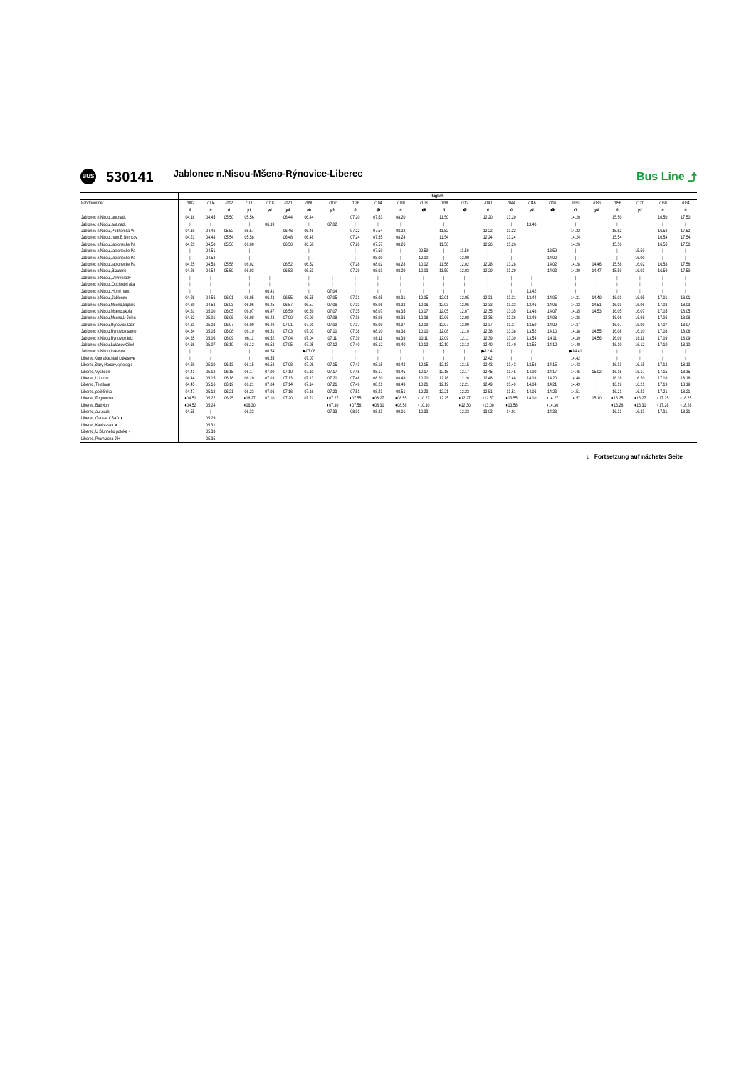BUS 530141 Jablonec n.Nisou-Mšeno-Rýnovice-Liberec Bus Line ⤴
| | täglich | | | | | | | | | | | | | | | | | | | | | | | |
| --- | --- | --- | --- | --- | --- | --- | --- | --- | --- | --- | --- | --- | --- | --- | --- | --- | --- | --- | --- | --- | --- | --- | --- | --- |
| Fahrtnummer | 7002 | 7004 | 7012 | 7100 | 7018 | 7020 | 7090 | 7102 | 7026 | 7104 | 7030 | 7108 | 7038 | 7112 | 7040 | 7044 | 7046 | 7116 | 7050 | 7086 | 7056 | 7120 | 7060 | 7064 |
| | 0 | 0 | 0 | y1 | y4 | y4 | ah | y3 | 0 | ❻ | 0 | ❻ | 0 | ❻ | 0 | 0 | y4 | ❻ | 0 | y4 | 0 | y2 | 0 | 0 |
| Jablonec n.Nisou,,aut.nadr. | 04.18 | 04.45 | 05.50 | 05.56 | | 06.44 | 06.44 | | 07.20 | 07.53 | 08.20 | | 11.50 | | 12.20 | 13.20 | | | 14.20 | | 15.50 | | 16.50 | 17.50 |
| Jablonec n.Nisou,,aut.nadr. | / | / | / | / | 06.39 | / | / | 07.02 | / | / | / | | / | | / | / | 13.40 | | / | | / | | / | / |
| Jablonec n.Nisou,,Podhorska Vi | 04.19 | 04.46 | 05.52 | 05.57 | | 06.46 | 06.46 | | 07.22 | 07.54 | 08.22 | | 11.52 | | 12.22 | 13.22 | | | 14.22 | | 15.52 | | 16.52 | 17.52 |
| Jablonec n.Nisou,,nam.B.Nemcov | 04.21 | 04.48 | 05.54 | 05.58 | | 06.48 | 06.48 | | 07.24 | 07.55 | 08.24 | | 11.54 | | 12.24 | 13.24 | | | 14.24 | | 15.54 | | 16.54 | 17.54 |
| Jablonec n.Nisou,Jablonecke Pa | 04.23 | 04.50 | 05.56 | 06.00 | | 06.50 | 06.50 | | 07.26 | 07.57 | 08.26 | | 11.56 | | 12.26 | 13.26 | | | 14.26 | | 15.56 | | 16.56 | 17.56 |
| Jablonec n.Nisou,Jablonecke Pa | / | 04.51 | / | / | | / | / | | / | 07.59 | / | 09.59 | / | 11.59 | / | / | | 13.59 | / | | / | 15.59 | / | / |
| Jablonec n.Nisou,Jablonecke Pa | / | 04.52 | / | / | | / | / | | / | 08.00 | / | 10.00 | / | 12.00 | / | / | | 14.00 | / | | / | 16.00 | / | / |
| Jablonec n.Nisou,Jablonecke Pa | 04.25 | 04.53 | 05.58 | 06.02 | | 06.52 | 06.52 | | 07.28 | 08.02 | 08.28 | 10.02 | 11.58 | 12.02 | 12.28 | 13.28 | | 14.02 | 14.28 | 14.46 | 15.58 | 16.02 | 16.58 | 17.58 |
| Jablonec n.Nisou,,Bizuterie | 04.26 | 04.54 | 05.59 | 06.03 | | 06.53 | 06.53 | | 07.29 | 08.03 | 08.29 | 10.03 | 11.59 | 12.03 | 12.29 | 13.29 | | 14.03 | 14.29 | 14.47 | 15.59 | 16.03 | 16.59 | 17.59 |
| Jablonec n.Nisou,,U Prehrady | / | / | / | / | / | / | / | / | / | / | / | / | / | / | / | / | / | / | / | / | / | / | / | / |
| Jablonec n.Nisou,,Obchodni aka | / | / | / | / | / | / | / | / | / | / | / | / | / | / | / | / | / | / | / | / | / | / | / | / |
| Jablonec n.Nisou,,Horni nam. | / | / | / | / | 06.41 | / | / | 07.04 | / | / | / | / | / | / | / | / | 13.42 | / | / | / | / | / | / | / |
| Jablonec n.Nisou,,Jablonex | 04.28 | 04.56 | 06.01 | 06.05 | 06.43 | 06.55 | 06.55 | 07.05 | 07.31 | 08.05 | 08.31 | 10.05 | 12.01 | 12.05 | 12.31 | 13.31 | 13.44 | 14.05 | 14.31 | 14.49 | 16.01 | 16.05 | 17.01 | 18.01 |
| Jablonec n.Nisou,Mseno,kaplick | 04.30 | 04.58 | 06.03 | 06.06 | 06.45 | 06.57 | 06.57 | 07.06 | 07.33 | 08.06 | 08.33 | 10.06 | 12.03 | 12.06 | 12.33 | 13.33 | 13.46 | 14.06 | 14.33 | 14.51 | 16.03 | 16.06 | 17.03 | 18.03 |
| Jablonec n.Nisou,Mseno,skola | 04.31 | 05.00 | 06.05 | 06.07 | 06.47 | 06.59 | 06.59 | 07.07 | 07.35 | 08.07 | 08.35 | 10.07 | 12.05 | 12.07 | 12.35 | 13.35 | 13.48 | 14.07 | 14.35 | 14.53 | 16.05 | 16.07 | 17.05 | 18.05 |
| Jablonec n.Nisou,Mseno,U Jelen | 04.32 | 05.01 | 06.06 | 06.08 | 06.48 | 07.00 | 07.00 | 07.08 | 07.36 | 08.08 | 08.36 | 10.08 | 12.06 | 12.08 | 12.36 | 13.36 | 13.49 | 14.08 | 14.36 | / | 16.06 | 16.08 | 17.06 | 18.06 |
| Jablonec n.Nisou,Rynovice,Ostr | 04.33 | 05.03 | 06.07 | 06.09 | 06.49 | 07.01 | 07.01 | 07.09 | 07.37 | 08.09 | 08.37 | 10.09 | 12.07 | 12.09 | 12.37 | 13.37 | 13.50 | 14.09 | 14.37 | / | 16.07 | 16.09 | 17.07 | 18.07 |
| Jablonec n.Nisou,Rynovice,samo | 04.34 | 05.05 | 06.08 | 06.10 | 06.51 | 07.03 | 07.03 | 07.10 | 07.38 | 08.10 | 08.38 | 10.10 | 12.08 | 12.10 | 12.38 | 13.38 | 13.52 | 14.10 | 14.38 | 14.55 | 16.08 | 16.10 | 17.08 | 18.08 |
| Jablonec n.Nisou,Rynovice,kriz | 04.35 | 05.06 | 06.09 | 06.11 | 06.52 | 07.04 | 07.04 | 07.11 | 07.39 | 08.11 | 08.39 | 10.11 | 12.09 | 12.11 | 12.39 | 13.39 | 13.54 | 14.11 | 14.39 | 14.56 | 16.09 | 16.11 | 17.09 | 18.09 |
| Jablonec n.Nisou,Lukasov,Cihel | 04.36 | 05.07 | 06.10 | 06.12 | 06.53 | 07.05 | 07.05 | 07.12 | 07.40 | 08.12 | 08.40 | 10.12 | 12.10 | 12.12 | 12.40 | 13.40 | 13.55 | 14.12 | 14.40 | | 16.10 | 16.12 | 17.10 | 18.10 |
| Jablonec n.Nisou,Lukasov, | / | / | / | / | 06.54 | / | ▶07.06 | / | / | / | / | / | / | / | ▶12.41 | / | / | / | ▶14.41 | | / | / | / | / |
| Liberec,Kunratice,Nad Lukasove | / | / | / | / | 06.55 | / | 07.07 | / | / | / | / | / | / | / | 12.42 | / | / | / | 14.42 | | / | / | / | / |
| Liberec,Stary Harcov,kynolog.c | 04.39 | 05.10 | 06.13 | 06.15 | 06.58 | 07.08 | 07.08 | 07.15 | 07.43 | 08.15 | 08.43 | 10.15 | 12.13 | 12.15 | 12.43 | 13.43 | 13.58 | 14.15 | 14.43 | / | 16.13 | 16.15 | 17.13 | 18.13 |
| Liberec,,Vychodni | 04.41 | 05.12 | 06.15 | 06.17 | 07.00 | 07.10 | 07.10 | 07.17 | 07.45 | 08.17 | 08.45 | 10.17 | 12.15 | 12.17 | 12.45 | 13.45 | 14.00 | 14.17 | 14.45 | 15.02 | 16.15 | 16.17 | 17.15 | 18.15 |
| Liberec,,U Lomu | 04.44 | 05.15 | 06.18 | 06.20 | 07.03 | 07.13 | 07.13 | 07.20 | 07.48 | 08.20 | 08.48 | 10.20 | 12.18 | 12.20 | 12.48 | 13.48 | 14.03 | 14.20 | 14.48 | / | 16.18 | 16.20 | 17.18 | 18.18 |
| Liberec,,Textilana | 04.45 | 05.16 | 06.19 | 06.21 | 07.04 | 07.14 | 07.14 | 07.21 | 07.49 | 08.21 | 08.49 | 10.21 | 12.19 | 12.21 | 12.49 | 13.49 | 14.04 | 14.21 | 14.49 | / | 16.19 | 16.21 | 17.19 | 18.19 |
| Liberec,,poliklinika | 04.47 | 05.18 | 06.21 | 06.23 | 07.06 | 07.16 | 07.16 | 07.23 | 07.51 | 08.23 | 08.51 | 10.23 | 12.21 | 12.23 | 12.51 | 13.51 | 14.06 | 14.23 | 14.51 | / | 16.21 | 16.23 | 17.21 | 18.21 |
| Liberec,,Fugnerova | ◖04.50 | 05.22 | 06.25 | ◖06.27 | 07.10 | 07.20 | 07.22 | ◖07.27 | ◖07.55 | ◖08.27 | ◖08.55 | ◖10.27 | 12.25 | ◖12.27 | ◖12.57 | ◖13.55 | 14.10 | ◖14.27 | 14.57 | 15.10 | ◖16.25 | ◖16.27 | ◖17.25 | ◖18.25 |
| Liberec,,Babylon | ◖04.52 | 05.24 | | ◖06.30 | | | | ◖07.30 | ◖07.58 | ◖08.30 | ◖08.58 | ◖10.30 | | ◖12.30 | ◖13.00 | ◖13.58 | | ◖14.30 | | | ◖16.28 | ◖16.30 | ◖17.28 | ◖18.28 |
| Liberec,,aut.nadr. | 04.55 | / | | 06.33 | | | | 07.33 | 08.01 | 08.33 | 09.01 | 10.33 | | 12.33 | 13.03 | 14.01 | | 14.33 | | | 16.31 | 16.33 | 17.31 | 18.31 |
| Liberec,,Garaze CSAD ◖ | | 05.29 | | | | | | | | | | | | | | | | | | | | | | |
| Liberec,,Kavkazska ◖ | | 05.31 | | | | | | | | | | | | | | | | | | | | | | |
| Liberec,,U Slunneho potoka ◖ | | 05.33 | | | | | | | | | | | | | | | | | | | | | | |
| Liberec,,Prum.zona JIH | | 05.35 | | | | | | | | | | | | | | | | | | | | | | |
↓ Fortsetzung auf nächster Seite